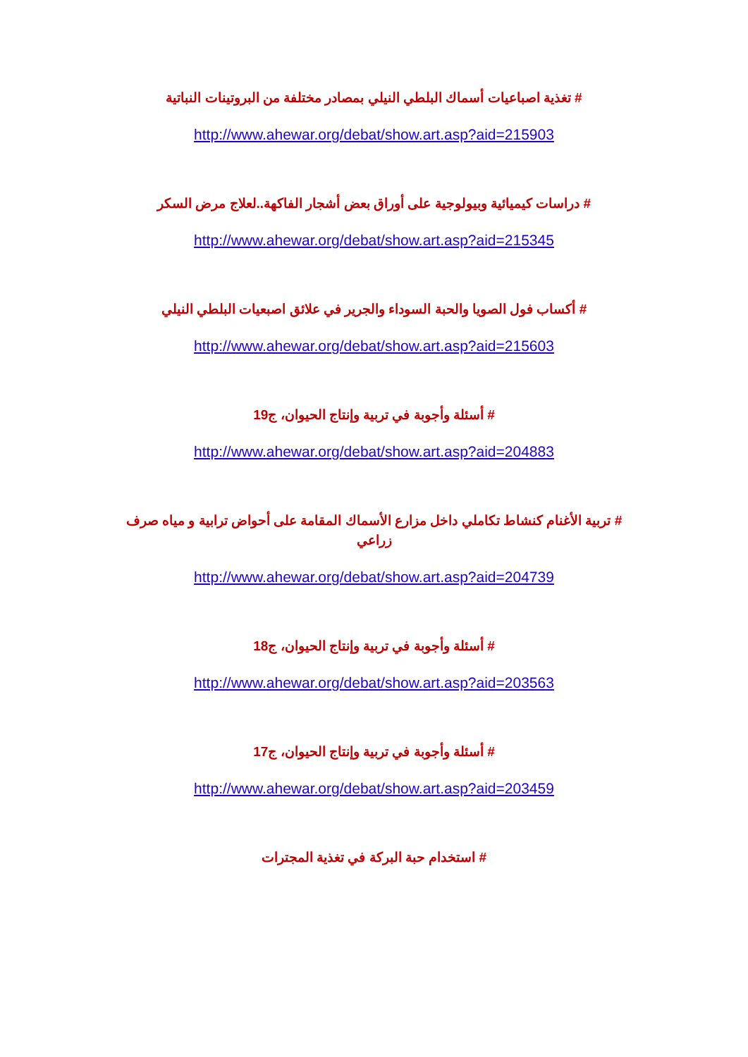# تغذية اصباعيات أسماك البلطي النيلي بمصادر مختلفة من البروتينات النباتية
http://www.ahewar.org/debat/show.art.asp?aid=215903
# دراسات كيميائية وبيولوجية على أوراق بعض أشجار الفاكهة..لعلاج مرض السكر
http://www.ahewar.org/debat/show.art.asp?aid=215345
# أكساب فول الصويا والحبة السوداء والجرير في علائق اصبعيات البلطي النيلي
http://www.ahewar.org/debat/show.art.asp?aid=215603
# أسئلة وأجوبة في تربية وإنتاج الحيوان، ج19
http://www.ahewar.org/debat/show.art.asp?aid=204883
# تربية الأغنام كنشاط تكاملي داخل مزارع الأسماك المقامة على أحواض ترابية و مياه صرف زراعي
http://www.ahewar.org/debat/show.art.asp?aid=204739
# أسئلة وأجوبة في تربية وإنتاج الحيوان، ج18
http://www.ahewar.org/debat/show.art.asp?aid=203563
# أسئلة وأجوبة في تربية وإنتاج الحيوان، ج17
http://www.ahewar.org/debat/show.art.asp?aid=203459
# استخدام حبة البركة في تغذية المجترات